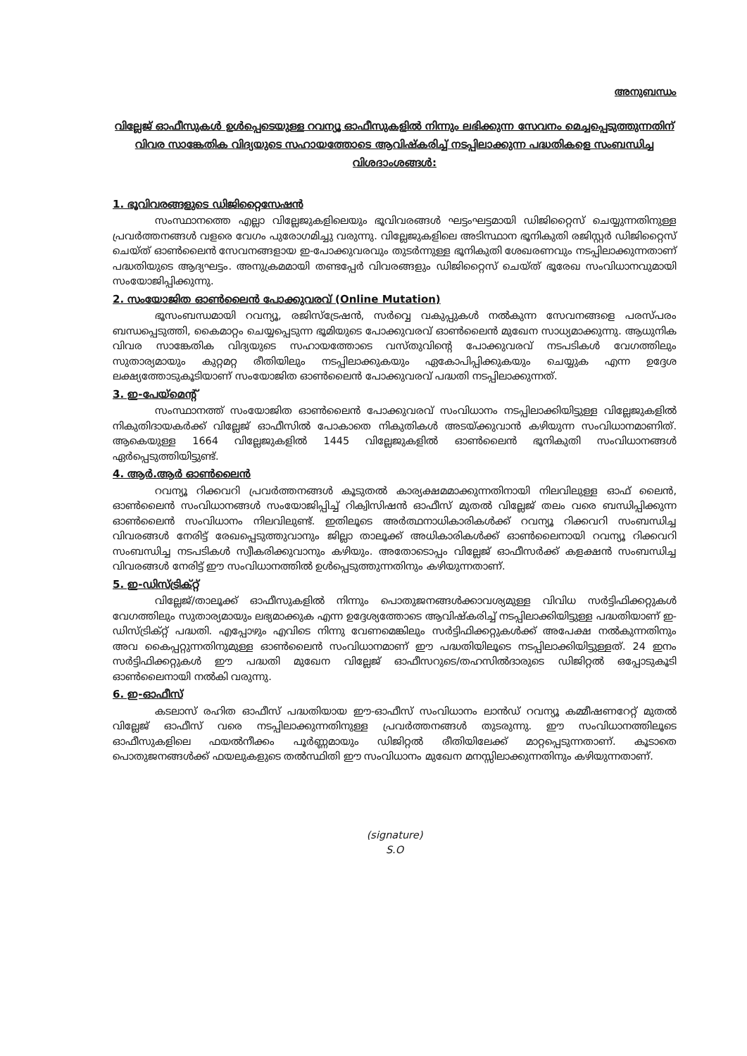അനുബന്ധം
വില്ലേജ് ഓഫീസുകൾ ഉൾപ്പെടെയുള്ള റവന്യൂ ഓഫീസുകളിൽ നിന്നും ലഭിക്കുന്ന സേവനം മെച്ചപ്പെടുത്തുന്നതിന് വിവര സാങ്കേതിക വിദ്യയുടെ സഹായത്തോടെ ആവിഷ്കരിച്ച് നടപ്പിലാക്കുന്ന പദ്ധതികളെ സംബന്ധിച്ച വിശദാംശങ്ങൾ:
1. ഭൂവിവരങ്ങളുടെ ഡിജിറ്റൈസേഷൻ
സംസ്ഥാനത്തെ എല്ലാ വില്ലേജുകളിലെയും ഭൂവിവരങ്ങൾ ഘട്ടംഘട്ടമായി ഡിജിറ്റൈസ് ചെയ്യുന്നതിനുള്ള പ്രവർത്തനങ്ങൾ വളരെ വേഗം പുരോഗമിച്ചു വരുന്നു. വില്ലേജുകളിലെ അടിസ്ഥാന ഭൂനികുതി രജിസ്റ്റർ ഡിജിറ്റൈസ് ചെയ്ത് ഓൺലൈൻ സേവനങ്ങളായ ഇ-പോക്കുവരവും തുടർന്നുള്ള ഭൂനികുതി ശേഖരണവും നടപ്പിലാക്കുന്നതാണ് പദ്ധതിയുടെ ആദ്യഘട്ടം. അനുക്രമമായി തണ്ടപ്പേർ വിവരങ്ങളും ഡിജിറ്റൈസ് ചെയ്ത് ഭൂരേഖ സംവിധാനവുമായി സംയോജിപ്പിക്കുന്നു.
2. സംയോജിത ഓൺലൈൻ പോക്കുവരവ് (Online Mutation)
ഭൂസംബന്ധമായി റവന്യൂ, രജിസ്ട്രേഷൻ, സർവ്വെ വകുപ്പുകൾ നൽകുന്ന സേവനങ്ങളെ പരസ്പരം ബന്ധപ്പെടുത്തി, കൈമാറ്റം ചെയ്യപ്പെടുന്ന ഭൂമിയുടെ പോക്കുവരവ് ഓൺലൈൻ മുഖേന സാധ്യമാക്കുന്നു. ആധുനിക വിവര സാങ്കേതിക വിദ്യയുടെ സഹായത്തോടെ വസ്തുവിന്റെ പോക്കുവരവ് നടപടികൾ വേഗത്തിലും സുതാര്യമായും കുറ്റമറ്റ രീതിയിലും നടപ്പിലാക്കുകയും ഏകോപിപ്പിക്കുകയും ചെയ്യുക എന്ന ഉദ്ദേശ ലക്ഷ്യത്തോടുകൂടിയാണ് സംയോജിത ഓൺലൈൻ പോക്കുവരവ് പദ്ധതി നടപ്പിലാക്കുന്നത്.
3. ഇ-പേയ്മെന്റ്
സംസ്ഥാനത്ത് സംയോജിത ഓൺലൈൻ പോക്കുവരവ് സംവിധാനം നടപ്പിലാക്കിയിട്ടുള്ള വില്ലേജുകളിൽ നികുതിദായകർക്ക് വില്ലേജ് ഓഫീസിൽ പോകാതെ നികുതികൾ അടയ്ക്കുവാൻ കഴിയുന്ന സംവിധാനമാണിത്. ആകെയുള്ള 1664 വില്ലേജുകളിൽ 1445 വില്ലേജുകളിൽ ഓൺലൈൻ ഭൂനികുതി സംവിധാനങ്ങൾ ഏർപ്പെടുത്തിയിട്ടുണ്ട്.
4. ആർ.ആർ ഓൺലൈൻ
റവന്യൂ റിക്കവറി പ്രവർത്തനങ്ങൾ കൂടുതൽ കാര്യക്ഷമമാക്കുന്നതിനായി നിലവിലുള്ള ഓഫ് ലൈൻ, ഓൺലൈൻ സംവിധാനങ്ങൾ സംയോജിപ്പിച്ച് റിക്വിസിഷൻ ഓഫീസ് മുതൽ വില്ലേജ് തലം വരെ ബന്ധിപ്പിക്കുന്ന ഓൺലൈൻ സംവിധാനം നിലവിലുണ്ട്. ഇതിലൂടെ അർത്ഥനാധികാരികൾക്ക് റവന്യൂ റിക്കവറി സംബന്ധിച്ച വിവരങ്ങൾ നേരിട്ട് രേഖപ്പെടുത്തുവാനും ജില്ലാ താലൂക്ക് അധികാരികൾക്ക് ഓൺലൈനായി റവന്യൂ റിക്കവറി സംബന്ധിച്ച നടപടികൾ സ്വീകരിക്കുവാനും കഴിയും. അതോടൊപ്പം വില്ലേജ് ഓഫീസർക്ക് കളക്ഷൻ സംബന്ധിച്ച വിവരങ്ങൾ നേരിട്ട് ഈ സംവിധാനത്തിൽ ഉൾപ്പെടുത്തുന്നതിനും കഴിയുന്നതാണ്.
5. ഇ-ഡിസ്ട്രിക്റ്റ്
വില്ലേജ്/താലൂക്ക് ഓഫീസുകളിൽ നിന്നും പൊതുജനങ്ങൾക്കാവശ്യമുള്ള വിവിധ സർട്ടിഫിക്കറ്റുകൾ വേഗത്തിലും സുതാര്യമായും ലഭ്യമാക്കുക എന്ന ഉദ്ദേശ്യത്തോടെ ആവിഷ്കരിച്ച് നടപ്പിലാക്കിയിട്ടുള്ള പദ്ധതിയാണ് ഇ-ഡിസ്ട്രിക്റ്റ് പദ്ധതി. എപ്പോഴും എവിടെ നിന്നു വേണമെങ്കിലും സർട്ടിഫിക്കറ്റുകൾക്ക് അപേക്ഷ നൽകുന്നതിനും അവ കൈപ്പറ്റുന്നതിനുമുള്ള ഓൺലൈൻ സംവിധാനമാണ് ഈ പദ്ധതിയിലൂടെ നടപ്പിലാക്കിയിട്ടുള്ളത്. 24 ഇനം സർട്ടിഫിക്കറ്റുകൾ ഈ പദ്ധതി മുഖേന വില്ലേജ് ഓഫീസറുടെ/തഹസിൽദാരുടെ ഡിജിറ്റൽ ഒപ്പോടുകൂടി ഓൺലൈനായി നൽകി വരുന്നു.
6. ഇ-ഓഫീസ്
കടലാസ് രഹിത ഓഫീസ് പദ്ധതിയായ ഈ-ഓഫീസ് സംവിധാനം ലാൻഡ് റവന്യൂ കമ്മീഷണറേറ്റ് മുതൽ വില്ലേജ് ഓഫീസ് വരെ നടപ്പിലാക്കുന്നതിനുള്ള പ്രവർത്തനങ്ങൾ തുടരുന്നു. ഈ സംവിധാനത്തിലൂടെ ഓഫീസുകളിലെ ഫയൽനീക്കം പൂർണ്ണമായും ഡിജിറ്റൽ രീതിയിലേക്ക് മാറ്റപ്പെടുന്നതാണ്. കൂടാതെ പൊതുജനങ്ങൾക്ക് ഫയലുകളുടെ തൽസ്ഥിതി ഈ സംവിധാനം മുഖേന മനസ്സിലാക്കുന്നതിനും കഴിയുന്നതാണ്.
(signature)
S.O